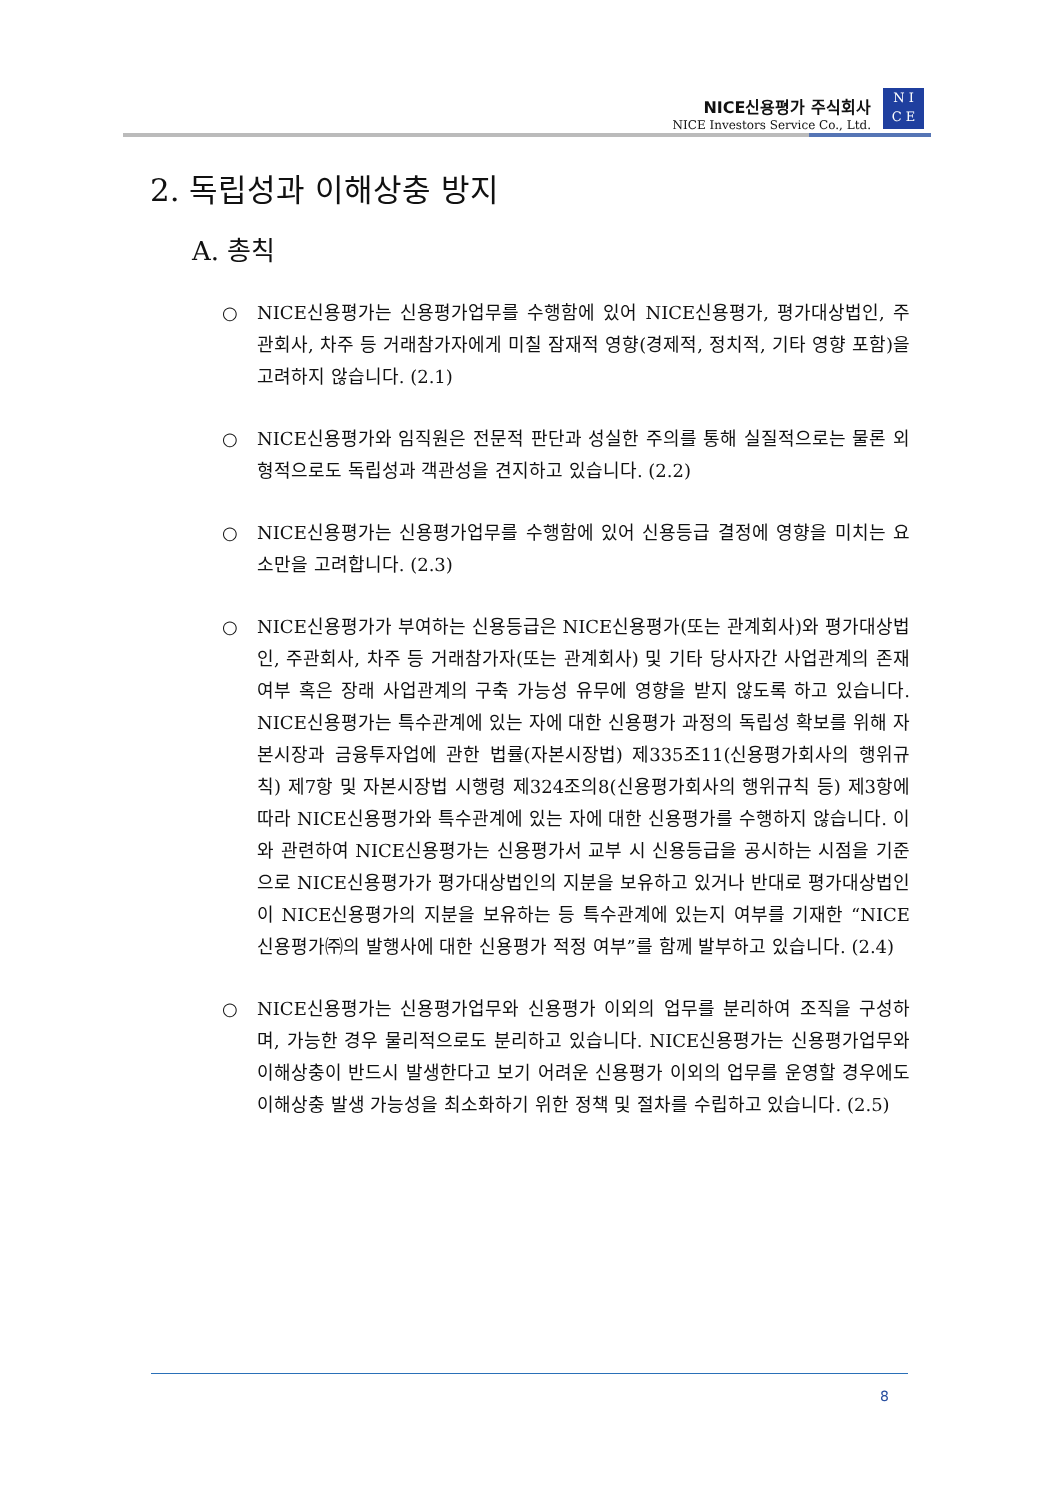NICE신용평가 주식회사
NICE Investors Service Co., Ltd.
N I
C E
2. 독립성과 이해상충 방지
A. 총칙
○ NICE신용평가는 신용평가업무를 수행함에 있어 NICE신용평가, 평가대상법인, 주관회사, 차주 등 거래참가자에게 미칠 잠재적 영향(경제적, 정치적, 기타 영향 포함)을 고려하지 않습니다. (2.1)
○ NICE신용평가와 임직원은 전문적 판단과 성실한 주의를 통해 실질적으로는 물론 외형적으로도 독립성과 객관성을 견지하고 있습니다. (2.2)
○ NICE신용평가는 신용평가업무를 수행함에 있어 신용등급 결정에 영향을 미치는 요소만을 고려합니다. (2.3)
○ NICE신용평가가 부여하는 신용등급은 NICE신용평가(또는 관계회사)와 평가대상법인, 주관회사, 차주 등 거래참가자(또는 관계회사) 및 기타 당사자간 사업관계의 존재 여부 혹은 장래 사업관계의 구축 가능성 유무에 영향을 받지 않도록 하고 있습니다. NICE신용평가는 특수관계에 있는 자에 대한 신용평가 과정의 독립성 확보를 위해 자본시장과 금융투자업에 관한 법률(자본시장법) 제335조11(신용평가회사의 행위규칙) 제7항 및 자본시장법 시행령 제324조의8(신용평가회사의 행위규칙 등) 제3항에 따라 NICE신용평가와 특수관계에 있는 자에 대한 신용평가를 수행하지 않습니다. 이와 관련하여 NICE신용평가는 신용평가서 교부 시 신용등급을 공시하는 시점을 기준으로 NICE신용평가가 평가대상법인의 지분을 보유하고 있거나 반대로 평가대상법인이 NICE신용평가의 지분을 보유하는 등 특수관계에 있는지 여부를 기재한 “NICE신용평가㈜의 발행사에 대한 신용평가 적정 여부”를 함께 발부하고 있습니다. (2.4)
○ NICE신용평가는 신용평가업무와 신용평가 이외의 업무를 분리하여 조직을 구성하며, 가능한 경우 물리적으로도 분리하고 있습니다. NICE신용평가는 신용평가업무와 이해상충이 반드시 발생한다고 보기 어려운 신용평가 이외의 업무를 운영할 경우에도 이해상충 발생 가능성을 최소화하기 위한 정책 및 절차를 수립하고 있습니다. (2.5)
8